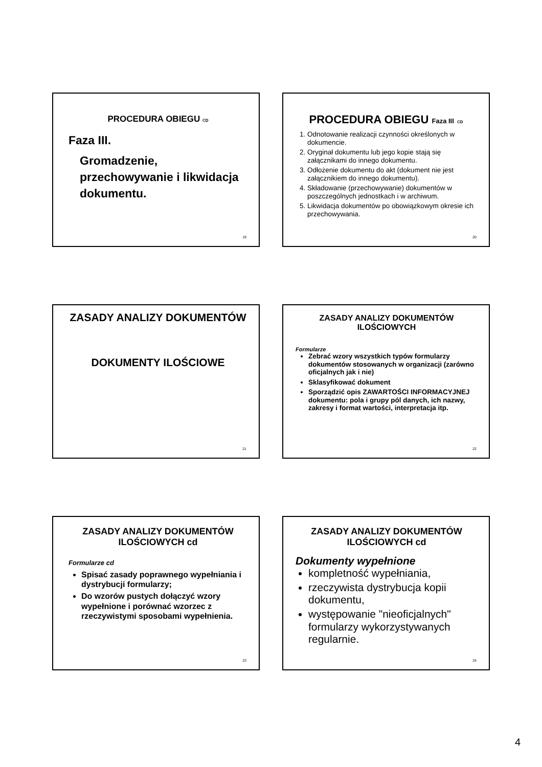PROCEDURA OBIEGU CD
Faza III.
Gromadzenie, przechowywanie i likwidacja dokumentu.
19
PROCEDURA OBIEGU Faza III CD
1. Odnotowanie realizacji czynności określonych w dokumencie.
2. Oryginał dokumentu lub jego kopie stają się załącznikami do innego dokumentu.
3. Odłożenie dokumentu do akt (dokument nie jest załącznikiem do innego dokumentu).
4. Składowanie (przechowywanie) dokumentów w poszczególnych jednostkach i w archiwum.
5. Likwidacja dokumentów po obowiązkowym okresie ich przechowywania.
20
ZASADY ANALIZY DOKUMENTÓW
DOKUMENTY ILOŚCIOWE
21
ZASADY ANALIZY DOKUMENTÓW ILOŚCIOWYCH
Formularze
Zebrać wzory wszystkich typów formularzy dokumentów stosowanych w organizacji (zarówno oficjalnych jak i nie)
Sklasyfikować dokument
Sporządzić opis ZAWARTOŚCI INFORMACYJNEJ dokumentu: pola i grupy pól danych, ich nazwy, zakresy i format wartości, interpretacja itp.
22
ZASADY ANALIZY DOKUMENTÓW ILOŚCIOWYCH cd
Formularze cd
Spisać zasady poprawnego wypełniania i dystrybucji formularzy;
Do wzorów pustych dołączyć wzory wypełnione i porównać wzorzec z rzeczywistymi sposobami wypełnienia.
23
ZASADY ANALIZY DOKUMENTÓW ILOŚCIOWYCH cd
Dokumenty wypełnione
kompletność wypełniania,
rzeczywista dystrybucja kopii dokumentu,
występowanie "nieoficjalnych" formularzy wykorzystywanych regularnie.
24
4